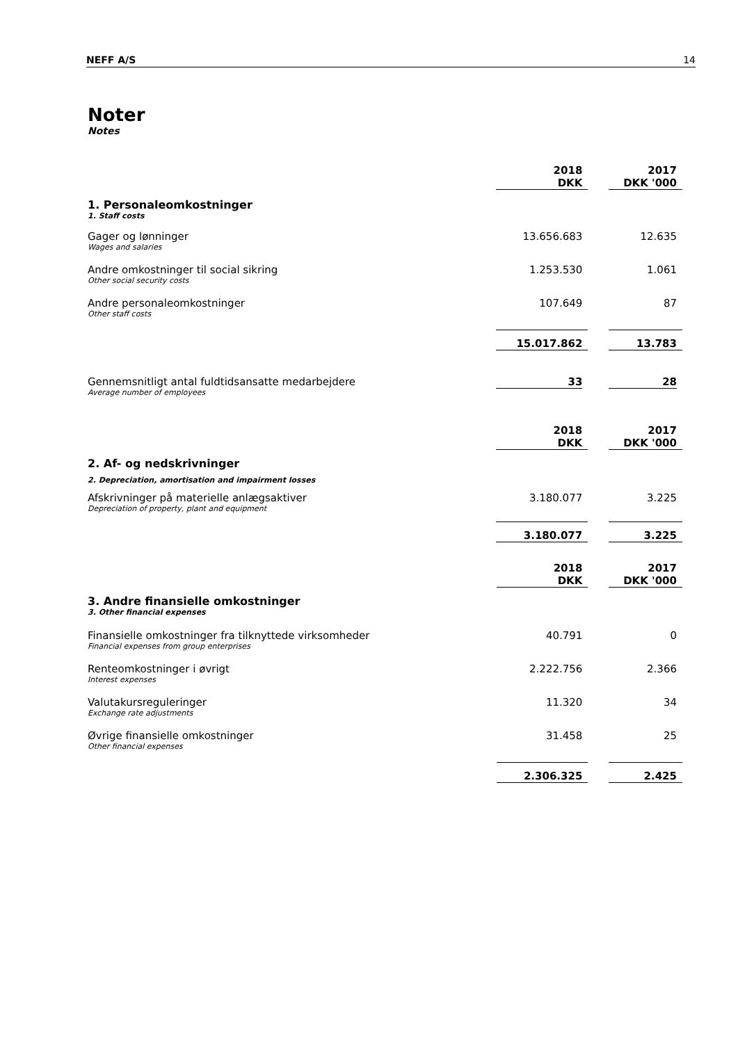NEFF A/S 14
Noter
Notes
| | 2018 DKK | | 2017 DKK '000 |
| --- | --- | --- | --- |
| 1. Personaleomkostninger 1. Staff costs | | | |
| Gager og lønninger Wages and salaries | 13.656.683 | | 12.635 |
| Andre omkostninger til social sikring Other social security costs | 1.253.530 | | 1.061 |
| Andre personaleomkostninger Other staff costs | 107.649 | | 87 |
| | 15.017.862 | | 13.783 |
| Gennemsnitligt antal fuldtidsansatte medarbejdere Average number of employees | 33 | | 28 |
| | 2018 DKK | | 2017 DKK '000 |
| --- | --- | --- | --- |
| 2. Af- og nedskrivninger 2. Depreciation, amortisation and impairment losses | | | |
| Afskrivninger på materielle anlægsaktiver Depreciation of property, plant and equipment | 3.180.077 | | 3.225 |
| | 3.180.077 | | 3.225 |
| | 2018 DKK | | 2017 DKK '000 |
| --- | --- | --- | --- |
| 3. Andre finansielle omkostninger 3. Other financial expenses | | | |
| Finansielle omkostninger fra tilknyttede virksomheder Financial expenses from group enterprises | 40.791 | | 0 |
| Renteomkostninger i øvrigt Interest expenses | 2.222.756 | | 2.366 |
| Valutakursreguleringer Exchange rate adjustments | 11.320 | | 34 |
| Øvrige finansielle omkostninger Other financial expenses | 31.458 | | 25 |
| | 2.306.325 | | 2.425 |